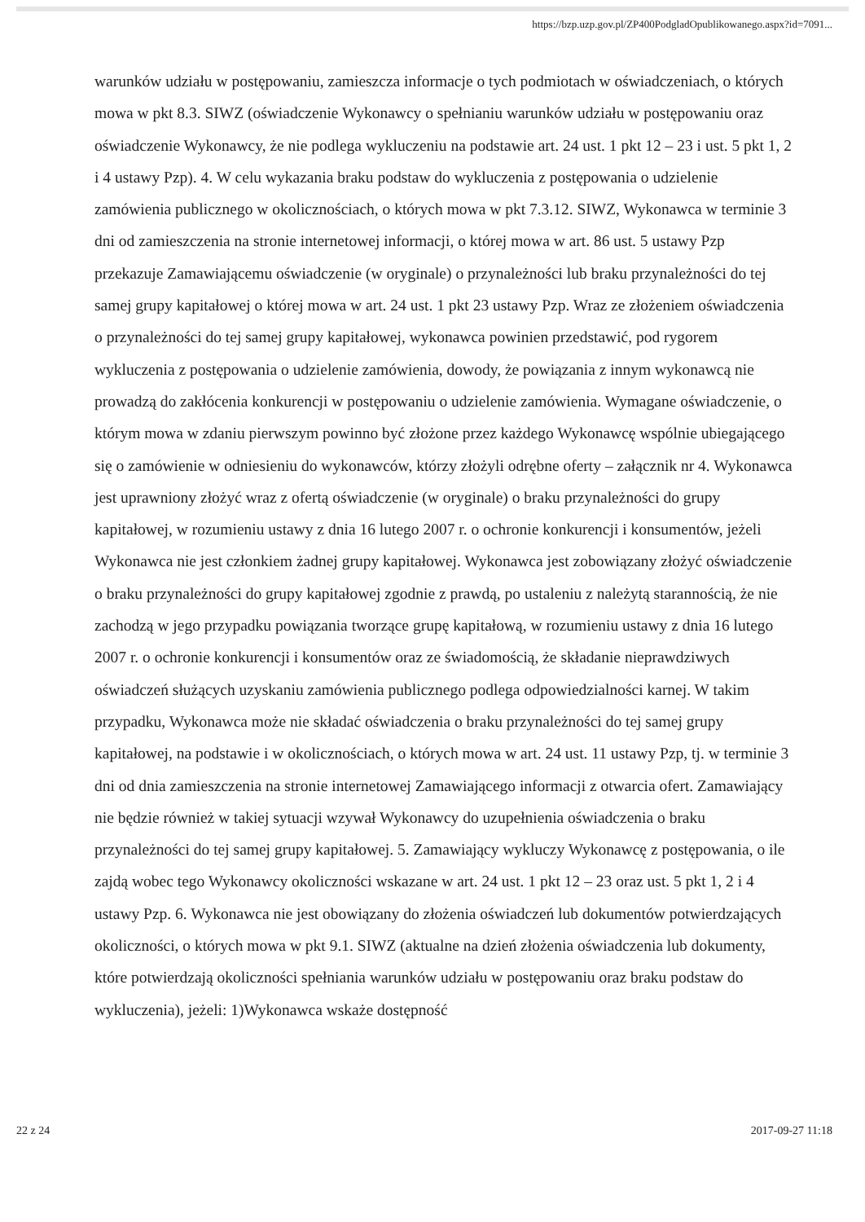https://bzp.uzp.gov.pl/ZP400PodgladOpublikowanego.aspx?id=7091...
warunków udziału w postępowaniu, zamieszcza informacje o tych podmiotach w oświadczeniach, o których mowa w pkt 8.3. SIWZ (oświadczenie Wykonawcy o spełnianiu warunków udziału w postępowaniu oraz oświadczenie Wykonawcy, że nie podlega wykluczeniu na podstawie art. 24 ust. 1 pkt 12 – 23 i ust. 5 pkt 1, 2 i 4 ustawy Pzp). 4. W celu wykazania braku podstaw do wykluczenia z postępowania o udzielenie zamówienia publicznego w okolicznościach, o których mowa w pkt 7.3.12. SIWZ, Wykonawca w terminie 3 dni od zamieszczenia na stronie internetowej informacji, o której mowa w art. 86 ust. 5 ustawy Pzp przekazuje Zamawiającemu oświadczenie (w oryginale) o przynależności lub braku przynależności do tej samej grupy kapitałowej o której mowa w art. 24 ust. 1 pkt 23 ustawy Pzp. Wraz ze złożeniem oświadczenia o przynależności do tej samej grupy kapitałowej, wykonawca powinien przedstawić, pod rygorem wykluczenia z postępowania o udzielenie zamówienia, dowody, że powiązania z innym wykonawcą nie prowadzą do zakłócenia konkurencji w postępowaniu o udzielenie zamówienia. Wymagane oświadczenie, o którym mowa w zdaniu pierwszym powinno być złożone przez każdego Wykonawcę wspólnie ubiegającego się o zamówienie w odniesieniu do wykonawców, którzy złożyli odrębne oferty – załącznik nr 4. Wykonawca jest uprawniony złożyć wraz z ofertą oświadczenie (w oryginale) o braku przynależności do grupy kapitałowej, w rozumieniu ustawy z dnia 16 lutego 2007 r. o ochronie konkurencji i konsumentów, jeżeli Wykonawca nie jest członkiem żadnej grupy kapitałowej. Wykonawca jest zobowiązany złożyć oświadczenie o braku przynależności do grupy kapitałowej zgodnie z prawdą, po ustaleniu z należytą starannością, że nie zachodzą w jego przypadku powiązania tworzące grupę kapitałową, w rozumieniu ustawy z dnia 16 lutego 2007 r. o ochronie konkurencji i konsumentów oraz ze świadomością, że składanie nieprawdziwych oświadczeń służących uzyskaniu zamówienia publicznego podlega odpowiedzialności karnej. W takim przypadku, Wykonawca może nie składać oświadczenia o braku przynależności do tej samej grupy kapitałowej, na podstawie i w okolicznościach, o których mowa w art. 24 ust. 11 ustawy Pzp, tj. w terminie 3 dni od dnia zamieszczenia na stronie internetowej Zamawiającego informacji z otwarcia ofert. Zamawiający nie będzie również w takiej sytuacji wzywał Wykonawcy do uzupełnienia oświadczenia o braku przynależności do tej samej grupy kapitałowej. 5. Zamawiający wykluczy Wykonawcę z postępowania, o ile zajdą wobec tego Wykonawcy okoliczności wskazane w art. 24 ust. 1 pkt 12 – 23 oraz ust. 5 pkt 1, 2 i 4 ustawy Pzp. 6. Wykonawca nie jest obowiązany do złożenia oświadczeń lub dokumentów potwierdzających okoliczności, o których mowa w pkt 9.1. SIWZ (aktualne na dzień złożenia oświadczenia lub dokumenty, które potwierdzają okoliczności spełniania warunków udziału w postępowaniu oraz braku podstaw do wykluczenia), jeżeli: 1)Wykonawca wskaże dostępność
22 z 24 2017-09-27 11:18